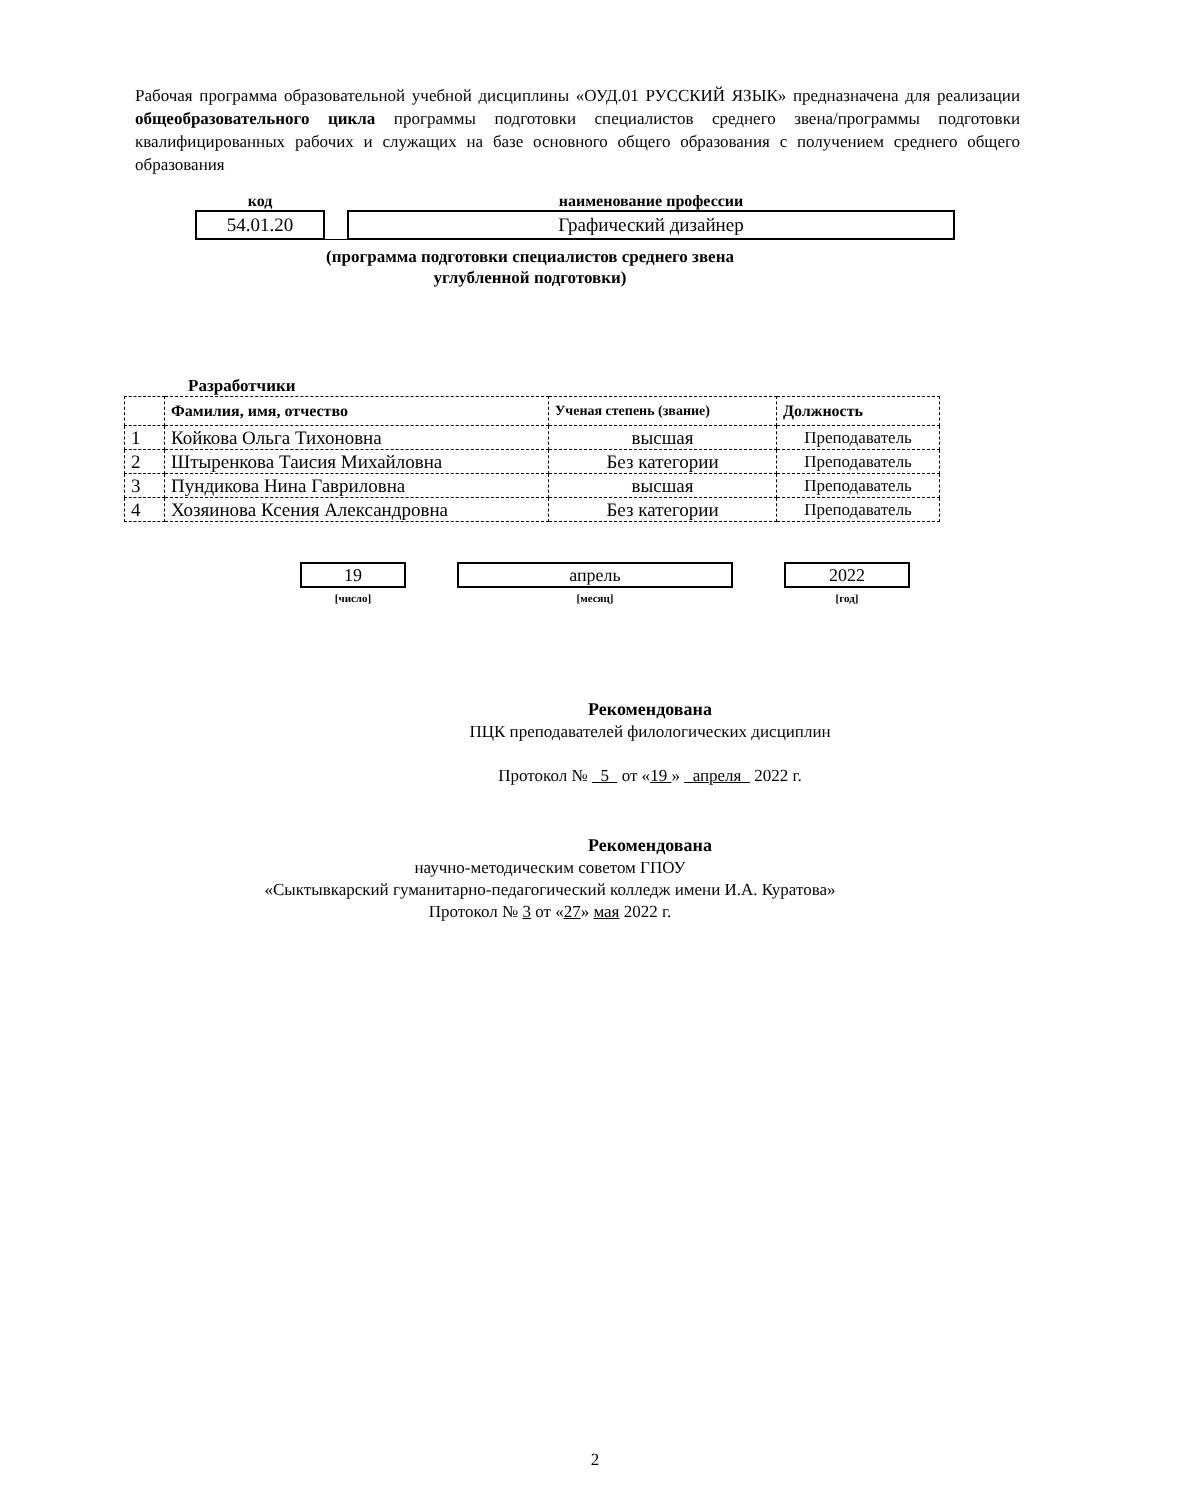Рабочая программа образовательной учебной дисциплины «ОУД.01 РУССКИЙ ЯЗЫК» предназначена для реализации общеобразовательного цикла программы подготовки специалистов среднего звена/программы подготовки квалифицированных рабочих и служащих на базе основного общего образования с получением среднего общего образования
| код | | наименование профессии |
| --- | --- | --- |
| 54.01.20 | | Графический дизайнер |
(программа подготовки специалистов среднего звена
углубленной подготовки)
Разработчики
| | Фамилия, имя, отчество | Ученая степень (звание) | Должность |
| --- | --- | --- | --- |
| 1 | Койкова Ольга Тихоновна | высшая | Преподаватель |
| 2 | Штыренкова Таисия Михайловна | Без категории | Преподаватель |
| 3 | Пундикова Нина Гавриловна | высшая | Преподаватель |
| 4 | Хозяинова Ксения Александровна | Без категории | Преподаватель |
19
[число]
апрель
[месяц]
2022
[год]
Рекомендована
ПЦК преподавателей филологических дисциплин
Протокол № 5 от «19 » апреля 2022 г.
Рекомендована
научно-методическим советом ГПОУ
«Сыктывкарский гуманитарно-педагогический колледж имени И.А. Куратова»
Протокол № 3 от «27» мая 2022 г.
2